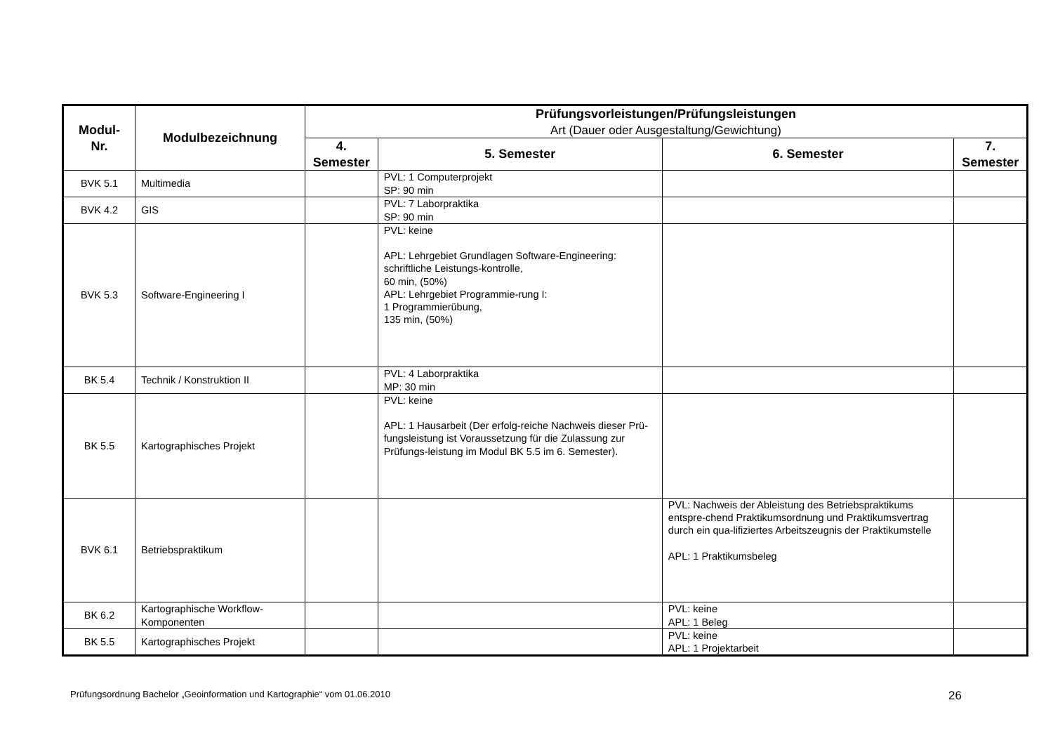| Modul- Nr. | Modulbezeichnung | Prüfungsvorleistungen/Prüfungsleistungen Art (Dauer oder Ausgestaltung/Gewichtung) | | | |
| --- | --- | --- | --- | --- | --- |
| | | 4. Semester | 5. Semester | 6. Semester | 7. Semester |
| BVK 5.1 | Multimedia | | PVL: 1 Computerprojekt SP: 90 min | | |
| BVK 4.2 | GIS | | PVL: 7 Laborpraktika SP: 90 min | | |
| BVK 5.3 | Software-Engineering I | | PVL: keine APL: Lehrgebiet Grundlagen Software-Engineering: schriftliche Leistungs-kontrolle, 60 min, (50%) APL: Lehrgebiet Programmie-rung I: 1 Programmierübung, 135 min, (50%) | | |
| BK 5.4 | Technik / Konstruktion II | | PVL: 4 Laborpraktika MP: 30 min | | |
| BK 5.5 | Kartographisches Projekt | | PVL: keine APL: 1 Hausarbeit (Der erfolg-reiche Nachweis dieser Prü-fungsleistung ist Voraussetzung für die Zulassung zur Prüfungs-leistung im Modul BK 5.5 im 6. Semester). | | |
| BVK 6.1 | Betriebspraktikum | | | PVL: Nachweis der Ableistung des Betriebspraktikums entspre-chend Praktikumsordnung und Praktikumsvertrag durch ein qua-lifiziertes Arbeitszeugnis der Praktikumstelle APL: 1 Praktikumsbeleg | |
| BK 6.2 | Kartographische Workflow-Komponenten | | | PVL: keine APL: 1 Beleg | |
| BK 5.5 | Kartographisches Projekt | | | PVL: keine APL: 1 Projektarbeit | |
Prüfungsordnung Bachelor „Geoinformation und Kartographie“ vom 01.06.2010 26